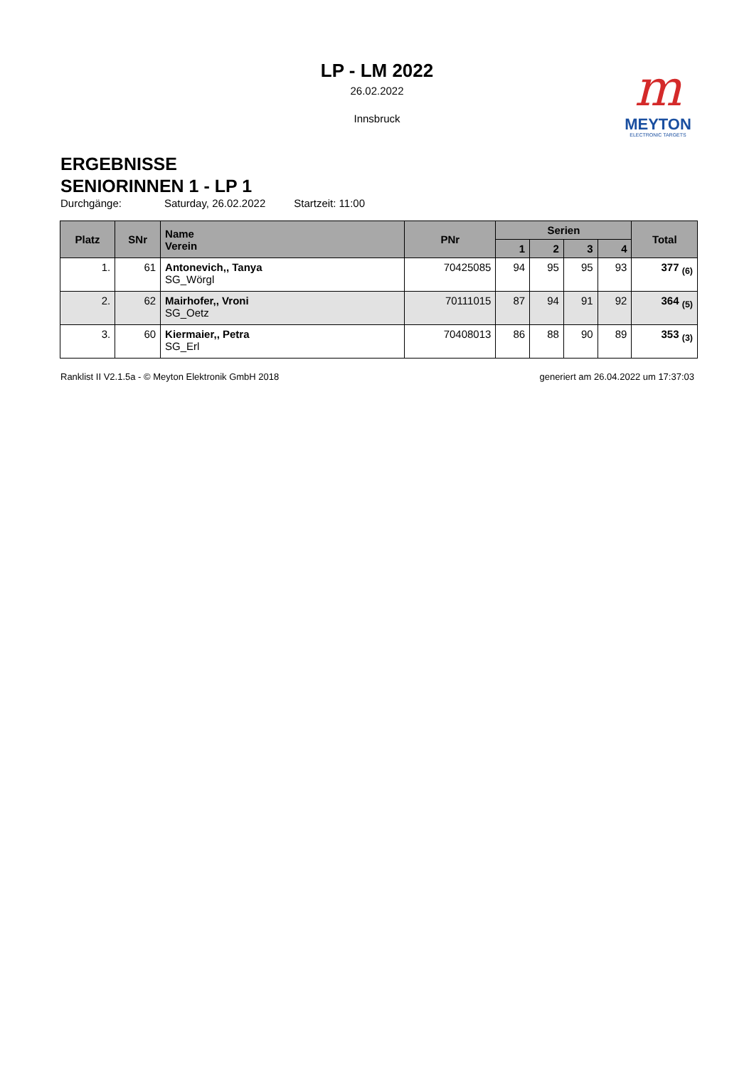LP - LM 2022
26.02.2022
Innsbruck
m
MEYTON
ELECTRONIC TARGETS
ERGEBNISSE
SENIORINNEN 1 - LP 1
Durchgänge: Saturday, 26.02.2022 Startzeit: 11:00
| Platz | SNr | Name Verein | PNr | Serien | | | | Total |
| --- | --- | --- | --- | --- | --- | --- | --- | --- |
| | | | | 1 | 2 | 3 | 4 | |
| 1. | 61 | Antonevich,, Tanya SG_Wörgl | 70425085 | 94 | 95 | 95 | 93 | 377 <sub>(6)</sub> |
| 2. | 62 | Mairhofer,, Vroni SG_Oetz | 70111015 | 87 | 94 | 91 | 92 | 364 <sub>(5)</sub> |
| 3. | 60 | Kiermaier,, Petra SG_Erl | 70408013 | 86 | 88 | 90 | 89 | 353 <sub>(3)</sub> |
Ranklist II V2.1.5a - © Meyton Elektronik GmbH 2018 generiert am 26.04.2022 um 17:37:03